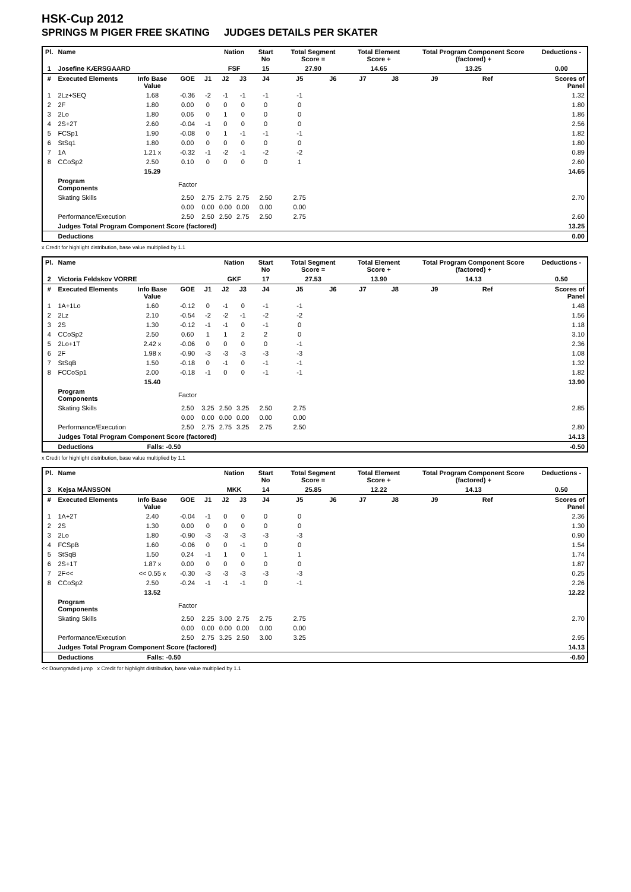HSK-Cup 2012
SPRINGS M PIGER FREE SKATING JUDGES DETAILS PER SKATER
| Pl. | Name | | | | Nation | | Start No | Total Segment Score = | | Total Element Score + | | Total Program Component Score (factored) + | | | Deductions - |
| --- | --- | --- | --- | --- | --- | --- | --- | --- | --- | --- | --- | --- | --- | --- | --- |
| 1 | Josefine KÆRSGAARD | | | | FSF | | 15 | 27.90 | | 14.65 | | 13.25 | | | 0.00 |
| # | Executed Elements | Info Base Value | GOE | J1 | J2 | J3 | J4 | J5 | J6 | J7 | J8 | J9 | Ref | | Scores of Panel |
| 1 | 2Lz+SEQ | 1.68 | -0.36 | -2 | -1 | -1 | -1 | -1 | | | | | | | 1.32 |
| 2 | 2F | 1.80 | 0.00 | 0 | 0 | 0 | 0 | 0 | | | | | | | 1.80 |
| 3 | 2Lo | 1.80 | 0.06 | 0 | 1 | 0 | 0 | 0 | | | | | | | 1.86 |
| 4 | 2S+2T | 2.60 | -0.04 | -1 | 0 | 0 | 0 | 0 | | | | | | | 2.56 |
| 5 | FCSp1 | 1.90 | -0.08 | 0 | 1 | -1 | -1 | -1 | | | | | | | 1.82 |
| 6 | StSq1 | 1.80 | 0.00 | 0 | 0 | 0 | 0 | 0 | | | | | | | 1.80 |
| 7 | 1A | 1.21 x | -0.32 | -1 | -2 | -1 | -2 | -2 | | | | | | | 0.89 |
| 8 | CCoSp2 | 2.50 | 0.10 | 0 | 0 | 0 | 0 | 1 | | | | | | | 2.60 |
| | | 15.29 | | | | | | | | | | | | | 14.65 |
| | Program Components | | Factor | | | | | | | | | | | | |
| | Skating Skills | | 2.50 | 2.75 | 2.75 | 2.75 | 2.50 | 2.75 | | | | | | | 2.70 |
| | | | 0.00 | 0.00 | 0.00 | 0.00 | 0.00 | 0.00 | | | | | | | |
| | Performance/Execution | | 2.50 | 2.50 | 2.50 | 2.75 | 2.50 | 2.75 | | | | | | | 2.60 |
| | Judges Total Program Component Score (factored) | | | | | | | | | | | | | | 13.25 |
| | Deductions | | | | | | | | | | | | | | 0.00 |
x Credit for highlight distribution, base value multiplied by 1.1
| Pl. | Name | | | | Nation | | Start No | Total Segment Score = | | Total Element Score + | | Total Program Component Score (factored) + | | | Deductions - |
| --- | --- | --- | --- | --- | --- | --- | --- | --- | --- | --- | --- | --- | --- | --- | --- |
| 2 | Victoria Feldskov VORRE | | | | GKF | | 17 | 27.53 | | 13.90 | | 14.13 | | | 0.50 |
| # | Executed Elements | Info Base Value | GOE | J1 | J2 | J3 | J4 | J5 | J6 | J7 | J8 | J9 | Ref | | Scores of Panel |
| 1 | 1A+1Lo | 1.60 | -0.12 | 0 | -1 | 0 | -1 | -1 | | | | | | | 1.48 |
| 2 | 2Lz | 2.10 | -0.54 | -2 | -2 | -1 | -2 | -2 | | | | | | | 1.56 |
| 3 | 2S | 1.30 | -0.12 | -1 | -1 | 0 | -1 | 0 | | | | | | | 1.18 |
| 4 | CCoSp2 | 2.50 | 0.60 | 1 | 1 | 2 | 2 | 0 | | | | | | | 3.10 |
| 5 | 2Lo+1T | 2.42 x | -0.06 | 0 | 0 | 0 | 0 | -1 | | | | | | | 2.36 |
| 6 | 2F | 1.98 x | -0.90 | -3 | -3 | -3 | -3 | -3 | | | | | | | 1.08 |
| 7 | StSqB | 1.50 | -0.18 | 0 | -1 | 0 | -1 | -1 | | | | | | | 1.32 |
| 8 | FCCoSp1 | 2.00 | -0.18 | -1 | 0 | 0 | -1 | -1 | | | | | | | 1.82 |
| | | 15.40 | | | | | | | | | | | | | 13.90 |
| | Program Components | | Factor | | | | | | | | | | | | |
| | Skating Skills | | 2.50 | 3.25 | 2.50 | 3.25 | 2.50 | 2.75 | | | | | | | 2.85 |
| | | | 0.00 | 0.00 | 0.00 | 0.00 | 0.00 | 0.00 | | | | | | | |
| | Performance/Execution | | 2.50 | 2.75 | 2.75 | 3.25 | 2.75 | 2.50 | | | | | | | 2.80 |
| | Judges Total Program Component Score (factored) | | | | | | | | | | | | | | 14.13 |
| | Deductions | Falls: -0.50 | | | | | | | | | | | | | -0.50 |
x Credit for highlight distribution, base value multiplied by 1.1
| Pl. | Name | | | | Nation | | Start No | Total Segment Score = | | Total Element Score + | | Total Program Component Score (factored) + | | | Deductions - |
| --- | --- | --- | --- | --- | --- | --- | --- | --- | --- | --- | --- | --- | --- | --- | --- |
| 3 | Kejsa MÅNSSON | | | | MKK | | 14 | 25.85 | | 12.22 | | 14.13 | | | 0.50 |
| # | Executed Elements | Info Base Value | GOE | J1 | J2 | J3 | J4 | J5 | J6 | J7 | J8 | J9 | Ref | | Scores of Panel |
| 1 | 1A+2T | 2.40 | -0.04 | -1 | 0 | 0 | 0 | 0 | | | | | | | 2.36 |
| 2 | 2S | 1.30 | 0.00 | 0 | 0 | 0 | 0 | 0 | | | | | | | 1.30 |
| 3 | 2Lo | 1.80 | -0.90 | -3 | -3 | -3 | -3 | -3 | | | | | | | 0.90 |
| 4 | FCSpB | 1.60 | -0.06 | 0 | 0 | -1 | 0 | 0 | | | | | | | 1.54 |
| 5 | StSqB | 1.50 | 0.24 | -1 | 1 | 0 | 1 | 1 | | | | | | | 1.74 |
| 6 | 2S+1T | 1.87 x | 0.00 | 0 | 0 | 0 | 0 | 0 | | | | | | | 1.87 |
| 7 | 2F<< | << 0.55 x | -0.30 | -3 | -3 | -3 | -3 | -3 | | | | | | | 0.25 |
| 8 | CCoSp2 | 2.50 | -0.24 | -1 | -1 | -1 | 0 | -1 | | | | | | | 2.26 |
| | | 13.52 | | | | | | | | | | | | | 12.22 |
| | Program Components | | Factor | | | | | | | | | | | | |
| | Skating Skills | | 2.50 | 2.25 | 3.00 | 2.75 | 2.75 | 2.75 | | | | | | | 2.70 |
| | | | 0.00 | 0.00 | 0.00 | 0.00 | 0.00 | 0.00 | | | | | | | |
| | Performance/Execution | | 2.50 | 2.75 | 3.25 | 2.50 | 3.00 | 3.25 | | | | | | | 2.95 |
| | Judges Total Program Component Score (factored) | | | | | | | | | | | | | | 14.13 |
| | Deductions | Falls: -0.50 | | | | | | | | | | | | | -0.50 |
<< Downgraded jump x Credit for highlight distribution, base value multiplied by 1.1